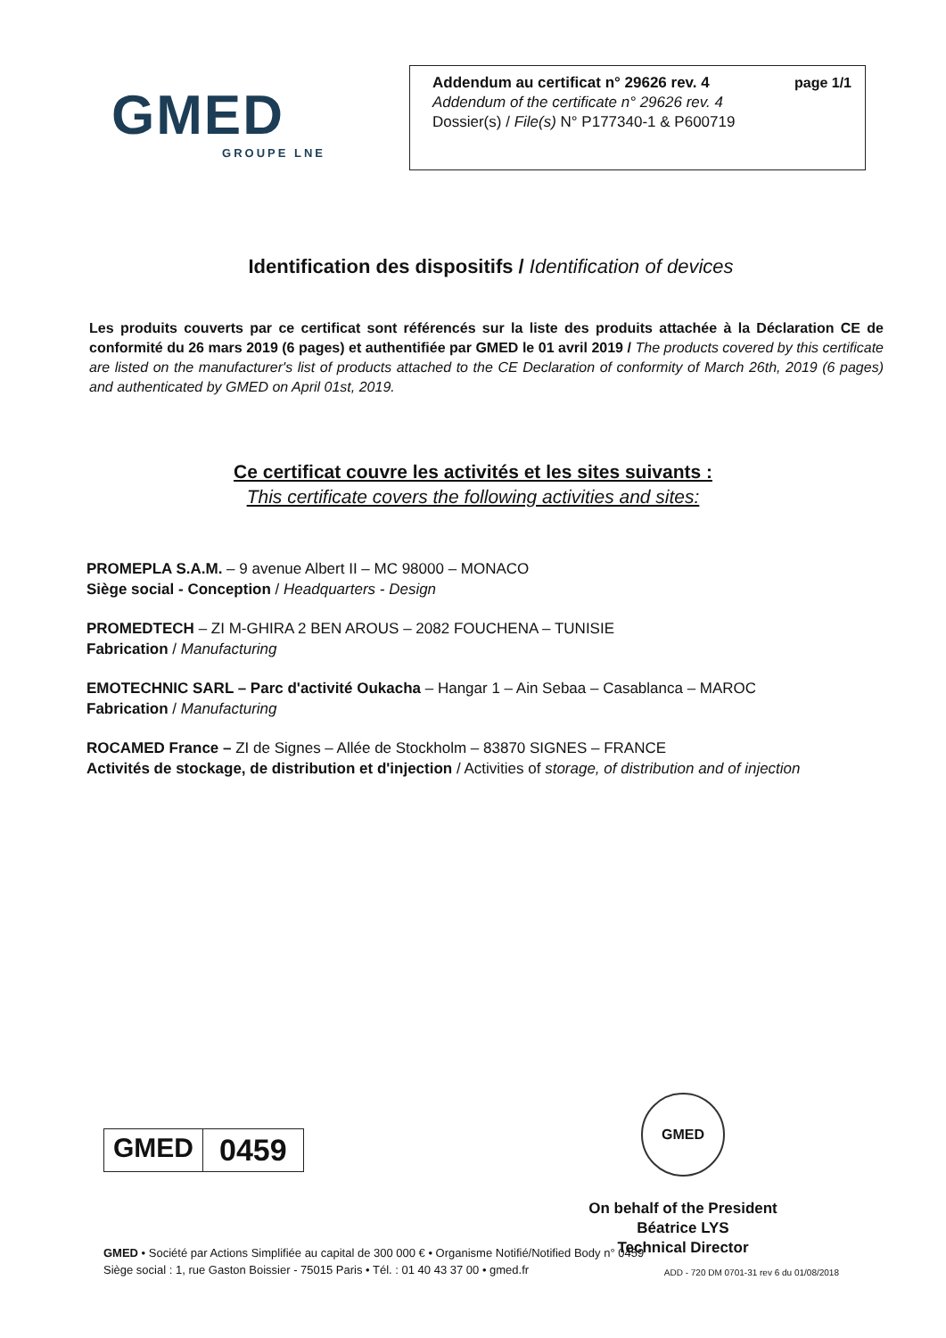GMED
GROUPE LNE
page 1/1 Addendum au certificat n° 29626 rev. 4
Addendum of the certificate n° 29626 rev. 4
Dossier(s) / File(s) N° P177340-1 & P600719
Identification des dispositifs / Identification of devices
Les produits couverts par ce certificat sont référencés sur la liste des produits attachée à la Déclaration CE de conformité du 26 mars 2019 (6 pages) et authentifiée par GMED le 01 avril 2019 / The products covered by this certificate are listed on the manufacturer's list of products attached to the CE Declaration of conformity of March 26th, 2019 (6 pages) and authenticated by GMED on April 01st, 2019.
Ce certificat couvre les activités et les sites suivants :
This certificate covers the following activities and sites:
PROMEPLA S.A.M. – 9 avenue Albert II – MC 98000 – MONACO
Siège social - Conception / Headquarters - Design
PROMEDTECH – ZI M-GHIRA 2 BEN AROUS – 2082 FOUCHENA – TUNISIE
Fabrication / Manufacturing
EMOTECHNIC SARL – Parc d'activité Oukacha – Hangar 1 – Ain Sebaa – Casablanca – MAROC
Fabrication / Manufacturing
ROCAMED France – ZI de Signes – Allée de Stockholm – 83870 SIGNES – FRANCE
Activités de stockage, de distribution et d'injection / Activities of storage, of distribution and of injection
GMED 0459
GMED
On behalf of the President
Béatrice LYS
Technical Director
GMED • Société par Actions Simplifiée au capital de 300 000 € • Organisme Notifié/Notified Body n° 0459
Siège social : 1, rue Gaston Boissier - 75015 Paris • Tél. : 01 40 43 37 00 • gmed.fr
ADD - 720 DM 0701-31 rev 6 du 01/08/2018